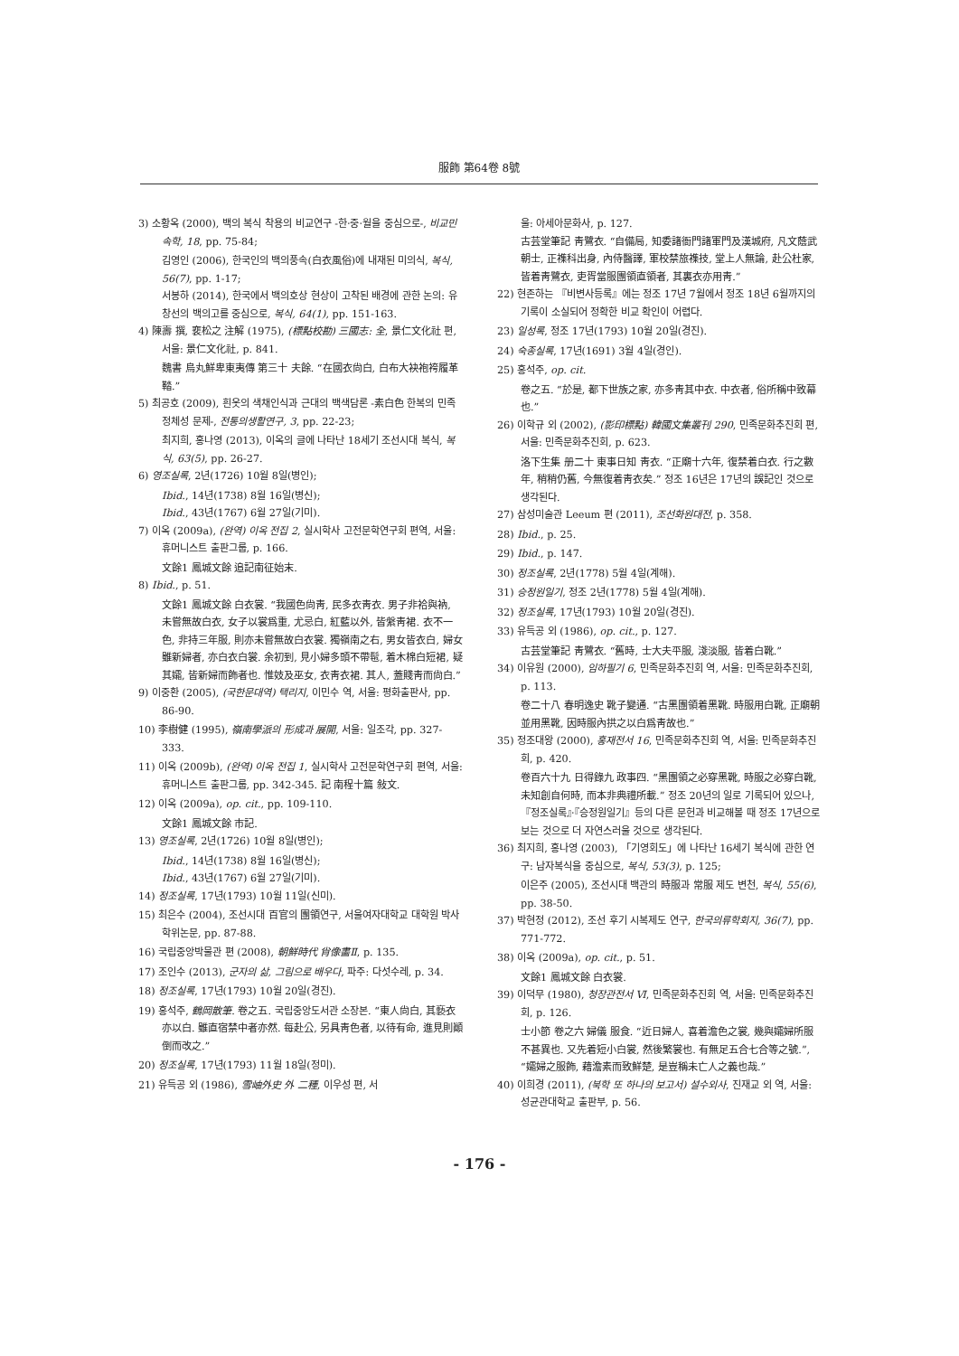服飾 第64卷 8號
3) 소황옥 (2000), 백의 복식 착용의 비교연구 -한·중·월을 중심으로-, 비교민속학, 18, pp. 75-84;
김영인 (2006), 한국인의 백의풍속(白衣風俗)에 내재된 미의식, 복식, 56(7), pp. 1-17;
서봉하 (2014), 한국에서 백의호상 현상이 고착된 배경에 관한 논의: 유창선의 백의고를 중심으로, 복식, 64(1), pp. 151-163.
4) 陳壽 撰, 裵松之 注解 (1975), (標點校勘) 三國志: 全, 景仁文化社 편, 서울: 景仁文化社, p. 841.
魏書 烏丸鮮卑東夷傳 第三十 夫餘. “在國衣尙白, 白布大袂袍袴履革鞜.”
5) 최공호 (2009), 흰옷의 색채인식과 근대의 백색담론 -素白色 한복의 민족 정체성 문제-, 전통의생활연구, 3, pp. 22-23;
최지희, 홍나영 (2013), 이옥의 글에 나타난 18세기 조선시대 복식, 복식, 63(5), pp. 26-27.
6) 영조실록, 2년(1726) 10월 8일(병인);
Ibid., 14년(1738) 8월 16일(병신);
Ibid., 43년(1767) 6월 27일(기미).
7) 이옥 (2009a), (완역) 이옥 전집 2, 실시학사 고전문학연구회 편역, 서울: 휴머니스트 출판그룹, p. 166.
文餘1 鳳城文餘 追記南征始末.
8) Ibid., p. 51.
文餘1 鳳城文餘 白衣裳. “我國色尙靑, 民多衣靑衣. 男子非袷與衲, 未嘗無故白衣, 女子以裳爲重, 尤忌白, 紅藍以外, 皆縏靑裙. 衣不一色, 非持三年服, 則亦未嘗無故白衣裳. 獨嶺南之右, 男女皆衣白, 婦女雖新婦者, 亦白衣白裳. 余初到, 見小婦多頭不帶髢, 着木棉白短裙, 疑其孀, 皆新婦而飾者也. 惟妓及巫女, 衣靑衣裙. 其人, 蓋賤靑而尙白.”
9) 이중환 (2005), (국한문대역) 택리지, 이민수 역, 서울: 평화출판사, pp. 86-90.
10) 李樹健 (1995), 嶺南學派의 形成과 展開, 서울: 일조각, pp. 327-333.
11) 이옥 (2009b), (완역) 이옥 전집 1, 실시학사 고전문학연구회 편역, 서울: 휴머니스트 출판그룹, pp. 342-345. 記 南程十篇 敍文.
12) 이옥 (2009a), op. cit., pp. 109-110.
文餘1 鳳城文餘 市記.
13) 영조실록, 2년(1726) 10월 8일(병인);
Ibid., 14년(1738) 8월 16일(병신);
Ibid., 43년(1767) 6월 27일(기미).
14) 정조실록, 17년(1793) 10월 11일(신미).
15) 최은수 (2004), 조선시대 百官의 團領연구, 서울여자대학교 대학원 박사학위논문, pp. 87-88.
16) 국립중앙박물관 편 (2008), 朝鮮時代 肖像畵Ⅱ, p. 135.
17) 조인수 (2013), 군자의 삶, 그림으로 배우다, 파주: 다섯수레, p. 34.
18) 정조실록, 17년(1793) 10월 20일(경진).
19) 홍석주, 鶴岡散筆. 卷之五. 국립중앙도서관 소장본. “東人尙白, 其褻衣亦以白. 雖直宿禁中者亦然. 每赴公, 另具靑色者, 以待有命, 進見則顚倒而改之.”
20) 정조실록, 17년(1793) 11월 18일(정미).
21) 유득공 외 (1986), 雪岫外史 外 二種, 이우성 편, 서
울: 아세아문화사, p. 127.
古芸堂筆記 靑鷺衣. “自備局, 知委諸衙門諸軍門及漢城府, 凡文蔭武朝士, 正襍科出身, 內侍醫譯, 軍校禁旅襍技, 堂上人無論, 赴公杜家, 皆着靑鷺衣, 吏胥當服團領直領者, 其裏衣亦用靑.”
22) 현존하는 『비변사등록』에는 정조 17년 7월에서 정조 18년 6월까지의 기록이 소실되어 정확한 비교 확인이 어렵다.
23) 일성록, 정조 17년(1793) 10월 20일(경진).
24) 숙종실록, 17년(1691) 3월 4일(경인).
25) 홍석주, op. cit.
卷之五. “於是, 都下世族之家, 亦多靑其中衣. 中衣者, 俗所稱中致幕也.”
26) 이학규 외 (2002), (影印標點) 韓國文集叢刊 290, 민족문화추진회 편, 서울: 민족문화추진회, p. 623.
洛下生集 册二十 東事日知 靑衣. “正廟十六年, 復禁着白衣. 行之數年, 稍稍仍舊, 今無復着靑衣矣.” 정조 16년은 17년의 誤記인 것으로 생각된다.
27) 삼성미술관 Leeum 편 (2011), 조선화원대전, p. 358.
28) Ibid., p. 25.
29) Ibid., p. 147.
30) 정조실록, 2년(1778) 5월 4일(계해).
31) 승정원일기, 정조 2년(1778) 5월 4일(계해).
32) 정조실록, 17년(1793) 10월 20일(경진).
33) 유득공 외 (1986), op. cit., p. 127.
古芸堂筆記 靑鷺衣. “舊時, 士大夫平服, 淺淡服, 皆着白靴.”
34) 이유원 (2000), 임하필기 6, 민족문화추진회 역, 서울: 민족문화추진회, p. 113.
卷二十八 春明逸史 靴子變通. “古黑團領着黑靴. 時服用白靴, 正廟朝並用黑靴, 因時服內拱之以白爲靑故也.”
35) 정조대왕 (2000), 홍재전서 16, 민족문화추진회 역, 서울: 민족문화추진회, p. 420.
卷百六十九 日得錄九 政事四. “黑團領之必穿黑靴, 時服之必穿白靴, 未知創自何時, 而本非典禮所載.” 정조 20년의 일로 기록되어 있으나, 『정조실록』·『승정원일기』등의 다른 문헌과 비교해볼 때 정조 17년으로 보는 것으로 더 자연스러울 것으로 생각된다.
36) 최지희, 홍나영 (2003), 「기영회도」에 나타난 16세기 복식에 관한 연구: 남자복식을 중심으로, 복식, 53(3), p. 125;
이은주 (2005), 조선시대 백관의 時服과 常服 제도 변천, 복식, 55(6), pp. 38-50.
37) 박현정 (2012), 조선 후기 시복제도 연구, 한국의류학회지, 36(7), pp. 771-772.
38) 이옥 (2009a), op. cit., p. 51.
文餘1 鳳城文餘 白衣裳.
39) 이덕무 (1980), 청장관전서 Ⅵ, 민족문화추진회 역, 서울: 민족문화추진회, p. 126.
士小節 卷之六 婦儀 服食. “近日婦人, 喜着澹色之裳, 幾與孀婦所服不甚異也. 又先着短小白裳, 然後繁裳也. 有無足五合七合等之號.”, “孀婦之服飾, 藉澹素而致鮮楚, 是豈稱未亡人之義也哉.”
40) 이희경 (2011), (북학 또 하나의 보고서) 설수외사, 진재교 외 역, 서울: 성균관대학교 출판부, p. 56.
- 176 -